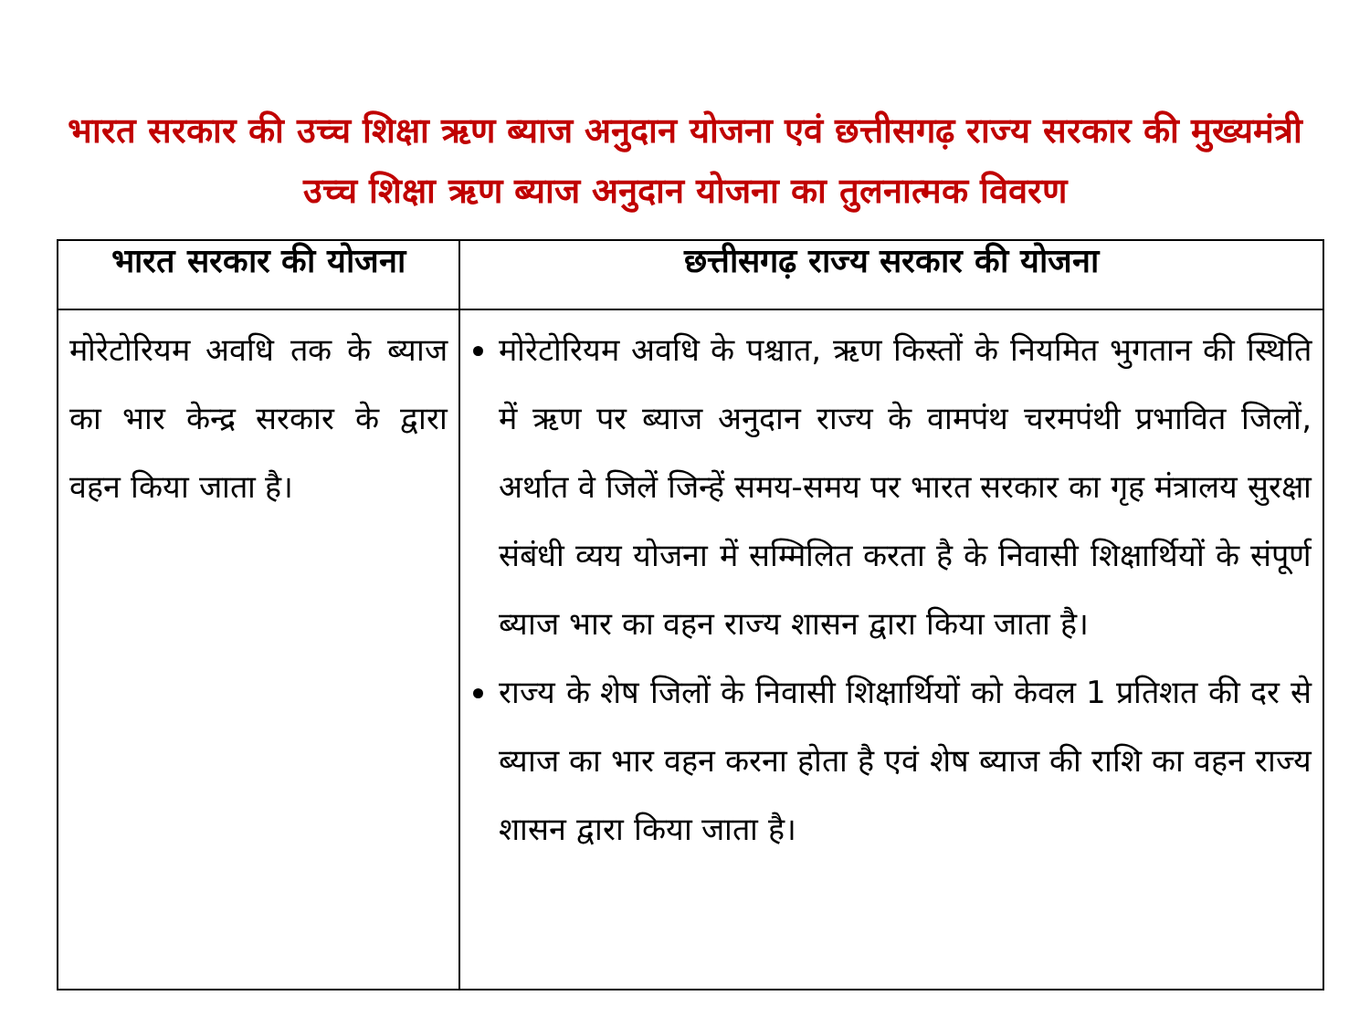भारत सरकार की उच्च शिक्षा ऋण ब्याज अनुदान योजना एवं छत्तीसगढ़ राज्य सरकार की मुख्यमंत्री उच्च शिक्षा ऋण ब्याज अनुदान योजना का तुलनात्मक विवरण
| भारत सरकार की योजना | छत्तीसगढ़ राज्य सरकार की योजना |
| --- | --- |
| मोरेटोरियम अवधि तक के ब्याज का भार केन्द्र सरकार के द्वारा वहन किया जाता है। | मोरेटोरियम अवधि के पश्चात, ऋण किस्तों के नियमित भुगतान की स्थिति में ऋण पर ब्याज अनुदान राज्य के वामपंथ चरमपंथी प्रभावित जिलों, अर्थात वे जिलें जिन्हें समय-समय पर भारत सरकार का गृह मंत्रालय सुरक्षा संबंधी व्यय योजना में सम्मिलित करता है के निवासी शिक्षार्थियों के संपूर्ण ब्याज भार का वहन राज्य शासन द्वारा किया जाता है। राज्य के शेष जिलों के निवासी शिक्षार्थियों को केवल 1 प्रतिशत की दर से ब्याज का भार वहन करना होता है एवं शेष ब्याज की राशि का वहन राज्य शासन द्वारा किया जाता है। |